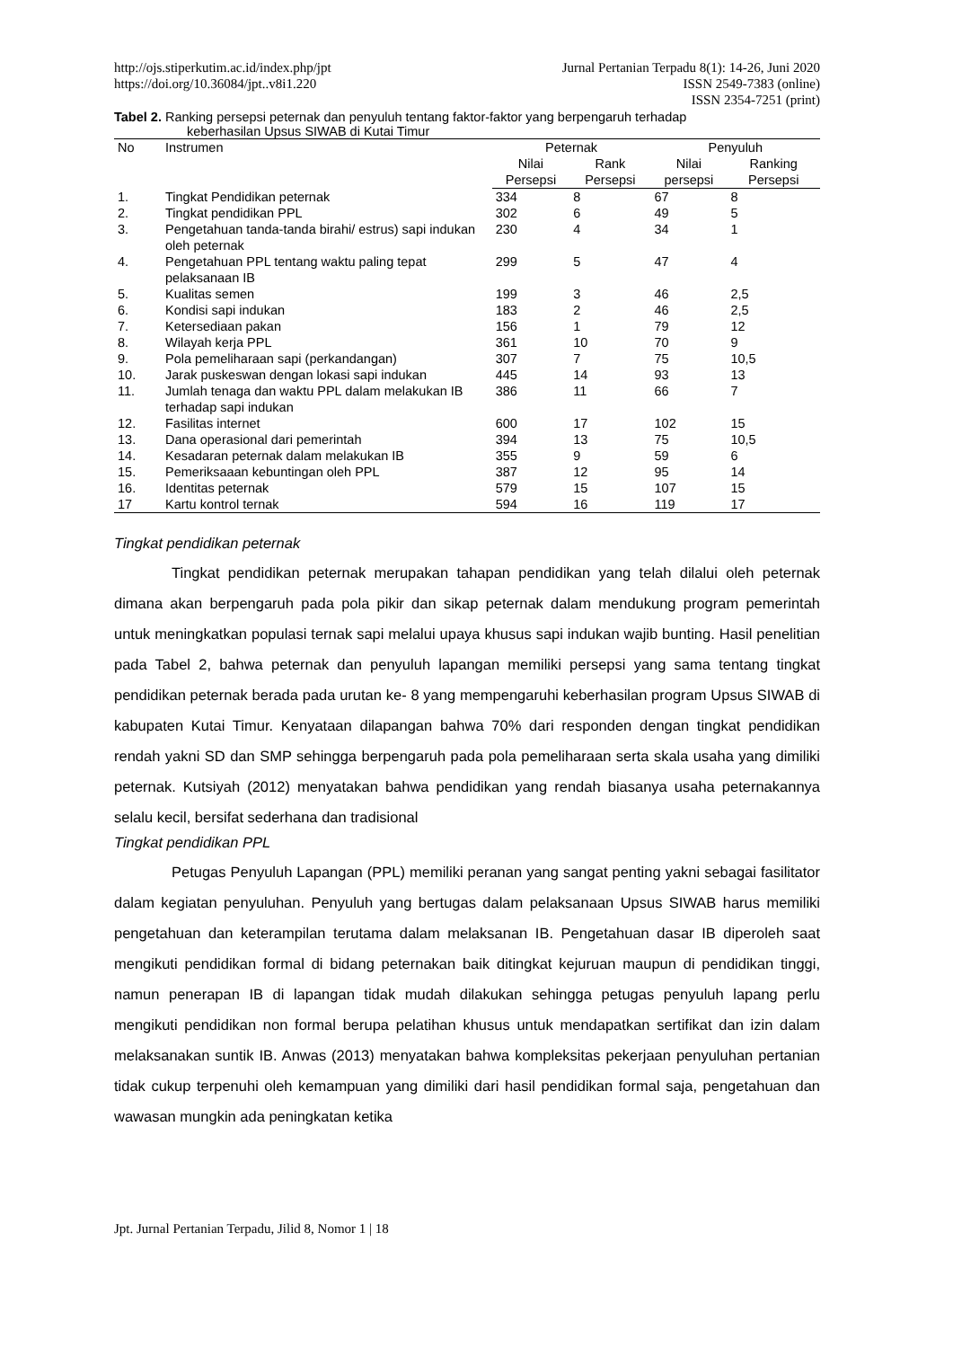http://ojs.stiperkutim.ac.id/index.php/jpt
https://doi.org/10.36084/jpt..v8i1.220
Jurnal Pertanian Terpadu 8(1): 14-26, Juni 2020
ISSN 2549-7383 (online)
ISSN 2354-7251 (print)
Tabel 2. Ranking persepsi peternak dan penyuluh tentang faktor-faktor yang berpengaruh terhadap
keberhasilan Upsus SIWAB di Kutai Timur
| No | Instrumen | Peternak | | Penyuluh | |
| --- | --- | --- | --- | --- | --- |
| | | Nilai Persepsi | Rank Persepsi | Nilai persepsi | Ranking Persepsi |
| 1. | Tingkat Pendidikan peternak | 334 | 8 | 67 | 8 |
| 2. | Tingkat pendidikan PPL | 302 | 6 | 49 | 5 |
| 3. | Pengetahuan tanda-tanda birahi/ estrus) sapi indukan oleh peternak | 230 | 4 | 34 | 1 |
| 4. | Pengetahuan PPL tentang waktu paling tepat pelaksanaan IB | 299 | 5 | 47 | 4 |
| 5. | Kualitas semen | 199 | 3 | 46 | 2,5 |
| 6. | Kondisi sapi indukan | 183 | 2 | 46 | 2,5 |
| 7. | Ketersediaan pakan | 156 | 1 | 79 | 12 |
| 8. | Wilayah kerja PPL | 361 | 10 | 70 | 9 |
| 9. | Pola pemeliharaan sapi (perkandangan) | 307 | 7 | 75 | 10,5 |
| 10. | Jarak puskeswan dengan lokasi sapi indukan | 445 | 14 | 93 | 13 |
| 11. | Jumlah tenaga dan waktu PPL dalam melakukan IB terhadap sapi indukan | 386 | 11 | 66 | 7 |
| 12. | Fasilitas internet | 600 | 17 | 102 | 15 |
| 13. | Dana operasional dari pemerintah | 394 | 13 | 75 | 10,5 |
| 14. | Kesadaran peternak dalam melakukan IB | 355 | 9 | 59 | 6 |
| 15. | Pemeriksaaan kebuntingan oleh PPL | 387 | 12 | 95 | 14 |
| 16. | Identitas peternak | 579 | 15 | 107 | 15 |
| 17 | Kartu kontrol ternak | 594 | 16 | 119 | 17 |
Tingkat pendidikan peternak
Tingkat pendidikan peternak merupakan tahapan pendidikan yang telah dilalui oleh peternak dimana akan berpengaruh pada pola pikir dan sikap peternak dalam mendukung program pemerintah untuk meningkatkan populasi ternak sapi melalui upaya khusus sapi indukan wajib bunting. Hasil penelitian pada Tabel 2, bahwa peternak dan penyuluh lapangan memiliki persepsi yang sama tentang tingkat pendidikan peternak berada pada urutan ke- 8 yang mempengaruhi keberhasilan program Upsus SIWAB di kabupaten Kutai Timur. Kenyataan dilapangan bahwa 70% dari responden dengan tingkat pendidikan rendah yakni SD dan SMP sehingga berpengaruh pada pola pemeliharaan serta skala usaha yang dimiliki peternak. Kutsiyah (2012) menyatakan bahwa pendidikan yang rendah biasanya usaha peternakannya selalu kecil, bersifat sederhana dan tradisional
Tingkat pendidikan PPL
Petugas Penyuluh Lapangan (PPL) memiliki peranan yang sangat penting yakni sebagai fasilitator dalam kegiatan penyuluhan. Penyuluh yang bertugas dalam pelaksanaan Upsus SIWAB harus memiliki pengetahuan dan keterampilan terutama dalam melaksanan IB. Pengetahuan dasar IB diperoleh saat mengikuti pendidikan formal di bidang peternakan baik ditingkat kejuruan maupun di pendidikan tinggi, namun penerapan IB di lapangan tidak mudah dilakukan sehingga petugas penyuluh lapang perlu mengikuti pendidikan non formal berupa pelatihan khusus untuk mendapatkan sertifikat dan izin dalam melaksanakan suntik IB. Anwas (2013) menyatakan bahwa kompleksitas pekerjaan penyuluhan pertanian tidak cukup terpenuhi oleh kemampuan yang dimiliki dari hasil pendidikan formal saja, pengetahuan dan wawasan mungkin ada peningkatan ketika
Jpt. Jurnal Pertanian Terpadu, Jilid 8, Nomor 1 | 18